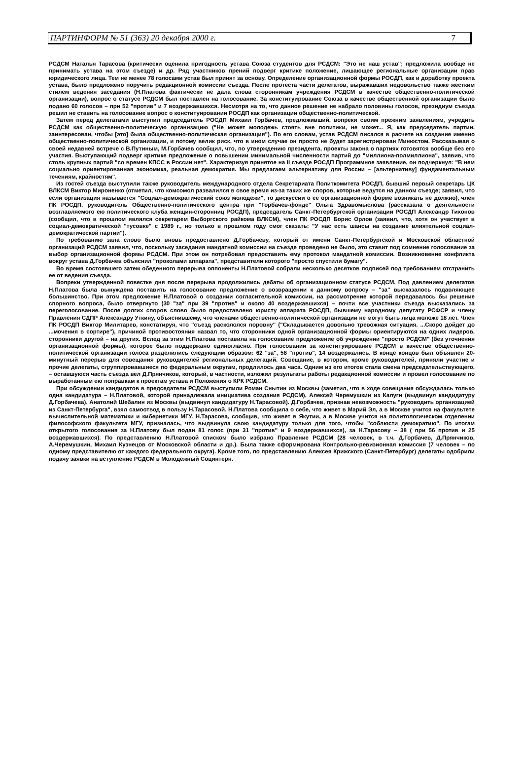ПАРТИНФОРМ № 51 (363) 20 декабря 2000 г. 7
РСДСМ Наталья Тарасова (критически оценила пригодность устава Союза студентов для РСДСМ: "Это не наш устав"; предложила вообще не принимать устава на этом съезде) и др. Ряд участников прений подверг критике положение, лишающее региональные организации прав юридического лица. Тем не менее 78 голосами устав был принят за основу. Определение организационной формы РОСДП, как и доработку проекта устава, было предложено поручить редакционной комиссии съезда. После протеста части делегатов, выражавших недовольство также жестким стилем ведения заседания (Н.Платова фактически не дала слова сторонникам учреждения РСДСМ в качестве общественно-политической организации), вопрос о статусе РСДСМ был поставлен на голосование. За конституирование Союза в качестве общественной организации было подано 60 голосов – при 52 "против" и 7 воздержавшихся. Несмотря на то, что данное решение не набрало половины голосов, президиум съезда решил не ставить на голосование вопрос о конституировании РОСДП как организации общественно-политической.
Затем перед делегатами выступил председатель РОСДП Михаил Горбачев, предложивший, вопреки своим прежним заявлениям, учредить РСДСМ как общественно-политическую организацию ("Не может молодежь стоять вне политики, не может... Я, как председатель партии, заинтересован, чтобы [это] была общественно-политическая организация"). По его словам, устав РСДСМ писался в расчете на создание именно общественно-политической организации, и потому велик риск, что в ином случае он просто не будет зарегистрирован Минюстом. Рассказывая о своей недавней встрече с В.Путиным, М.Горбачев сообщил, что, по утверждению президента, проекты закона о партиях готовятся вообще без его участия. Выступающий подверг критике предложение о повышении минимальной численности партий до "миллиона-полмиллиона", заявив, что столь крупных партий "со времен КПСС в России нет". Характеризуя принятое на II съезде РОСДП Программное заявление, он подчеркнул: "В нем социально ориентированная экономика, реальная демократия. Мы предлагаем альтернативу для России – [альтернативу] фундаментальным течениям, крайностям".
Из гостей съезда выступили также руководитель международного отдела Секретариата Политкомитета РОСДП, бывший первый секретарь ЦК ВЛКСМ Виктор Мироненко (отметил, что комсомол развалился в свое время из-за таких же споров, которые ведутся на данном съезде; заявил, что если организация называется "Социал-демократический союз молодежи", то дискуссии о ее организационной форме возникать не должно), член ПК РОСДП, руководитель Общественно-политического центра при "Горбачев-фонде" Ольга Здравомыслова (рассказала о деятельности возглавляемого ею политического клуба женщин-сторонниц РОСДП), председатель Санкт-Петербургской организации РОСДП Александр Тихонов (сообщил, что в прошлом являлся секретарем Выборгского райкома ВЛКСМ), член ПК РОСДП Борис Орлов (заявил, что, хотя он участвует в социал-демократической "тусовке" с 1989 г., но только в прошлом году смог сказать: "У нас есть шансы на создание влиятельной социал-демократической партии").
По требованию зала слово было вновь предоставлено Д.Горбачеву, который от имени Санкт-Петербургской и Московской областной организаций РСДСМ заявил, что, поскольку заседания мандатной комиссии на съезде проведено не было, это ставит под сомнение голосование за выбор организационной формы РСДСМ. При этом он потребовал предоставить ему протокол мандатной комиссии. Возникновение конфликта вокруг устава Д.Горбачев объяснил "проколами аппарата", представители которого "просто спустили бумагу".
Во время состоявшего затем обеденного перерыва оппоненты Н.Платовой собрали несколько десятков подписей под требованием отстранить ее от ведения съезда.
Вопреки утвержденной повестке дня после перерыва продолжились дебаты об организационном статусе РСДСМ. Под давлением делегатов Н.Платова была вынуждена поставить на голосование предложение о возвращении к данному вопросу – "за" высказалось подавляющее большинство. При этом предложение Н.Платовой о создании согласительной комиссии, на рассмотрение которой передавалось бы решение спорного вопроса, было отвергнуто (30 "за" при 39 "против" и около 40 воздержавшихся) – почти все участники съезда высказались за переголосование. После долгих споров слово было предоставлено юристу аппарата РОСДП, бывшему народному депутату РСФСР и члену Правления СДПР Александру Уткину, объяснившему, что членами общественно-политической организации не могут быть лица моложе 18 лет. Член ПК РОСДП Виктор Милитарев, констатируя, что "съезд раскололся поровну" ("Складывается довольно тревожная ситуация. ...Скоро дойдет до ...мочения в сортире"), причиной противостояния назвал то, что сторонники одной организационной формы ориентируются на одних лидеров, сторонники другой – на других. Вслед за этим Н.Платова поставила на голосование предложение об учреждении "просто РСДСМ" (без уточнения организационной формы), которое было поддержано единогласно. При голосовании за конституирование РСДСМ в качестве общественно-политической организации голоса разделились следующим образом: 62 "за", 58 "против", 14 воздержались. В конце концов был объявлен 20-минутный перерыв для совещания руководителей региональных делегаций. Совещание, в котором, кроме руководителей, приняли участие и прочие делегаты, сгруппировавшиеся по федеральным округам, продлилось два часа. Одним из его итогов стала смена председательствующего, – оставшуюся часть съезда вел Д.Прянчиков, который, в частности, изложил результаты работы редакционной комиссии и провел голосование по выработанным ею поправкам к проектам устава и Положения о КРК РСДСМ.
При обсуждении кандидатов в председатели РСДСМ выступили Роман Снытин из Москвы (заметил, что в ходе совещания обсуждалась только одна кандидатура – Н.Платовой, которой принадлежала инициатива создания РСДСМ), Алексей Черемушкин из Калуги (выдвинул кандидатуру Д.Горбачева), Анатолий Шебалин из Москвы (выдвинул кандидатуру Н.Тарасовой). Д.Горбачев, признав невозможность "руководить организацией из Санкт-Петербурга", взял самоотвод в пользу Н.Тарасовой. Н.Платова сообщила о себе, что живет в Марий Эл, а в Москве учится на факультете вычислительной математики и кибернетики МГУ. Н.Тарасова, сообщив, что живет в Якутии, а в Москве учится на политологическом отделении философского факультета МГУ, призналась, что выдвинула свою кандидатуру только для того, чтобы "соблюсти демократию". По итогам открытого голосования за Н.Платову был подан 81 голос (при 31 "против" и 9 воздержавшихся), за Н.Тарасову – 38 ( при 56 против и 25 воздержавшихся). По представлению Н.Платовой списком было избрано Правление РСДСМ (28 человек, в т.ч. Д.Горбачев, Д.Прянчиков, А.Черемушкин, Михаил Кузнецов от Московской области и др.). Была также сформирована Контрольно-ревизионная комиссия (7 человек – по одному представителю от каждого федерального округа). Кроме того, по представлению Алексея Крижского (Санкт-Петербург) делегаты одобрили подачу заявки на вступление РСДСМ в Молодежный Социнтерн.